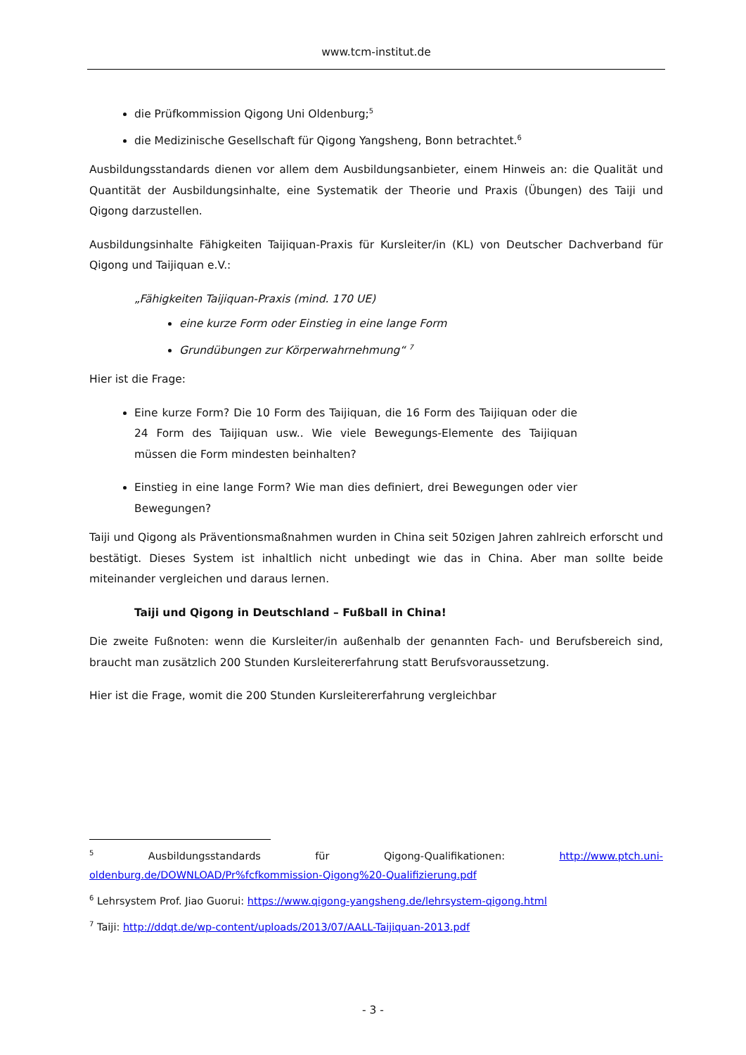www.tcm-institut.de
die Prüfkommission Qigong Uni Oldenburg;<sup>5</sup>
die Medizinische Gesellschaft für Qigong Yangsheng, Bonn betrachtet.<sup>6</sup>
Ausbildungsstandards dienen vor allem dem Ausbildungsanbieter, einem Hinweis an: die Qualität und Quantität der Ausbildungsinhalte, eine Systematik der Theorie und Praxis (Übungen) des Taiji und Qigong darzustellen.
Ausbildungsinhalte Fähigkeiten Taijiquan-Praxis für Kursleiter/in (KL) von Deutscher Dachverband für Qigong und Taijiquan e.V.:
„Fähigkeiten Taijiquan-Praxis (mind. 170 UE)
eine kurze Form oder Einstieg in eine lange Form
Grundübungen zur Körperwahrnehmung“ <sup>7</sup>
Hier ist die Frage:
Eine kurze Form? Die 10 Form des Taijiquan, die 16 Form des Taijiquan oder die 24 Form des Taijiquan usw.. Wie viele Bewegungs-Elemente des Taijiquan müssen die Form mindesten beinhalten?
Einstieg in eine lange Form? Wie man dies definiert, drei Bewegungen oder vier Bewegungen?
Taiji und Qigong als Präventionsmaßnahmen wurden in China seit 50zigen Jahren zahlreich erforscht und bestätigt. Dieses System ist inhaltlich nicht unbedingt wie das in China. Aber man sollte beide miteinander vergleichen und daraus lernen.
Taiji und Qigong in Deutschland – Fußball in China!
Die zweite Fußnoten: wenn die Kursleiter/in außenhalb der genannten Fach- und Berufsbereich sind, braucht man zusätzlich 200 Stunden Kursleitererfahrung statt Berufsvoraussetzung.
Hier ist die Frage, womit die 200 Stunden Kursleitererfahrung vergleichbar
<sup>5</sup> Ausbildungsstandards für Qigong-Qualifikationen: http://www.ptch.uni-oldenburg.de/DOWNLOAD/Pr%fcfkommission-Qigong%20-Qualifizierung.pdf
<sup>6</sup> Lehrsystem Prof. Jiao Guorui: https://www.qigong-yangsheng.de/lehrsystem-qigong.html
<sup>7</sup> Taiji: http://ddqt.de/wp-content/uploads/2013/07/AALL-Taijiquan-2013.pdf
- 3 -